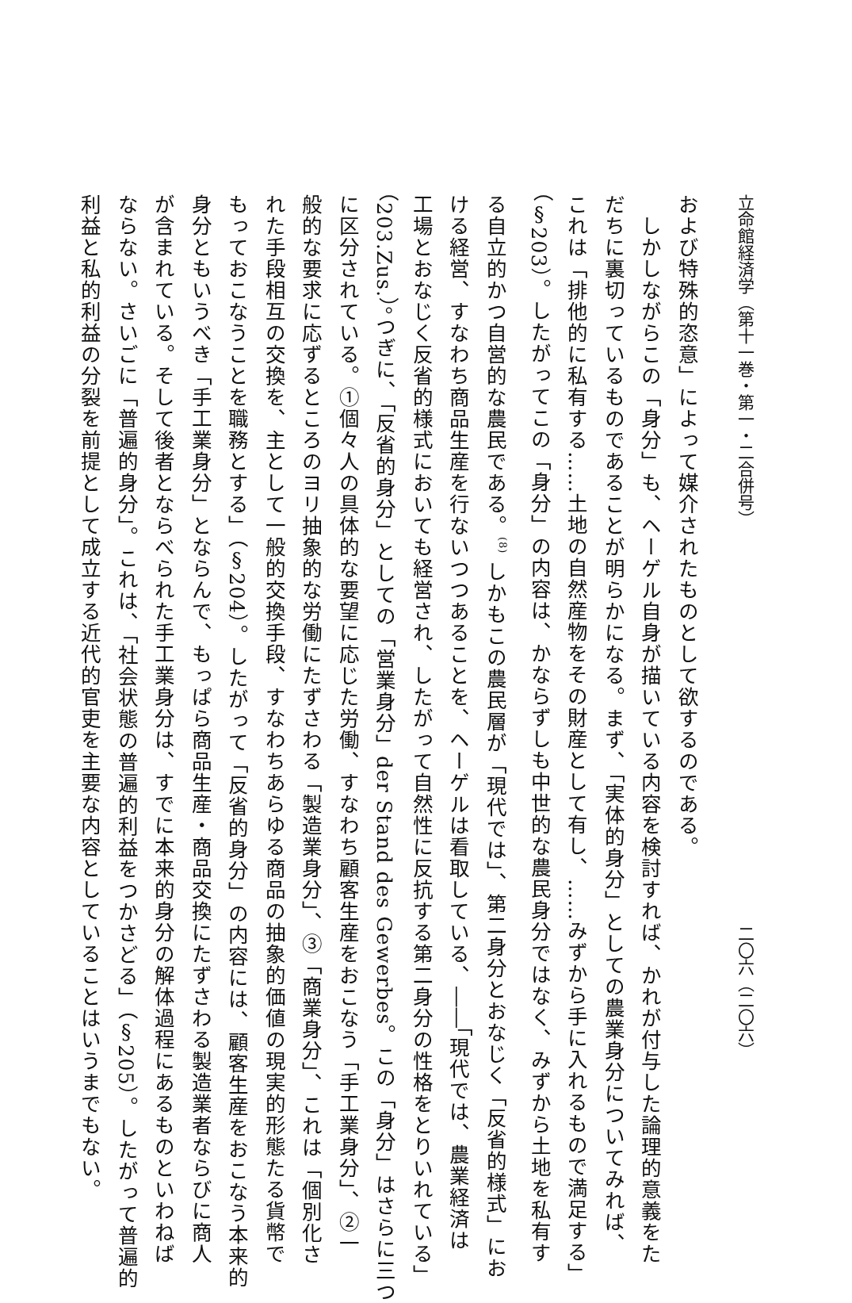立命館経済学（第十一巻・第一・二合併号） 二〇六（二〇六）
および特殊的恣意」によって媒介されたものとして欲するのである。
　しかしながらこの「身分」も、ヘーゲル自身が描いている内容を検討すれば、かれが付与した論理的意義をた
だちに裏切っているものであることが明らかになる。まず、「実体的身分」としての農業身分についてみれば、
これは「排他的に私有する……土地の自然産物をその財産として有し、……みずから手に入れるもので満足する」
（§203）。したがってこの「身分」の内容は、かならずしも中世的な農民身分ではなく、みずから土地を私有す
る自立的かつ自営的な農民である。<sup>(8)</sup> しかもこの農民層が「現代では」、第二身分とおなじく「反省的様式」にお
ける経営、すなわち商品生産を行ないつつあることを、ヘーゲルは看取している、――「現代では、農業経済は
工場とおなじく反省的様式においても経営され、したがって自然性に反抗する第二身分の性格をとりいれている」
（203.Zus.）。つぎに、「反省的身分」としての「営業身分」der Stand des Gewerbes。この「身分」はさらに三つ
に区分されている。①個々人の具体的な要望に応じた労働、すなわち顧客生産をおこなう「手工業身分」、②一
般的な要求に応ずるところのヨリ抽象的な労働にたずさわる「製造業身分」、③「商業身分」、これは「個別化さ
れた手段相互の交換を、主として一般的交換手段、すなわちあらゆる商品の抽象的価値の現実的形態たる貨幣で
もっておこなうことを職務とする」（§204）。したがって「反省的身分」の内容には、顧客生産をおこなう本来的
身分ともいうべき「手工業身分」とならんで、もっぱら商品生産・商品交換にたずさわる製造業者ならびに商人
が含まれている。そして後者とならべられた手工業身分は、すでに本来的身分の解体過程にあるものといわねば
ならない。さいごに「普遍的身分」。これは、「社会状態の普遍的利益をつかさどる」（§205）。したがって普遍的
利益と私的利益の分裂を前提として成立する近代的官吏を主要な内容としていることはいうまでもない。